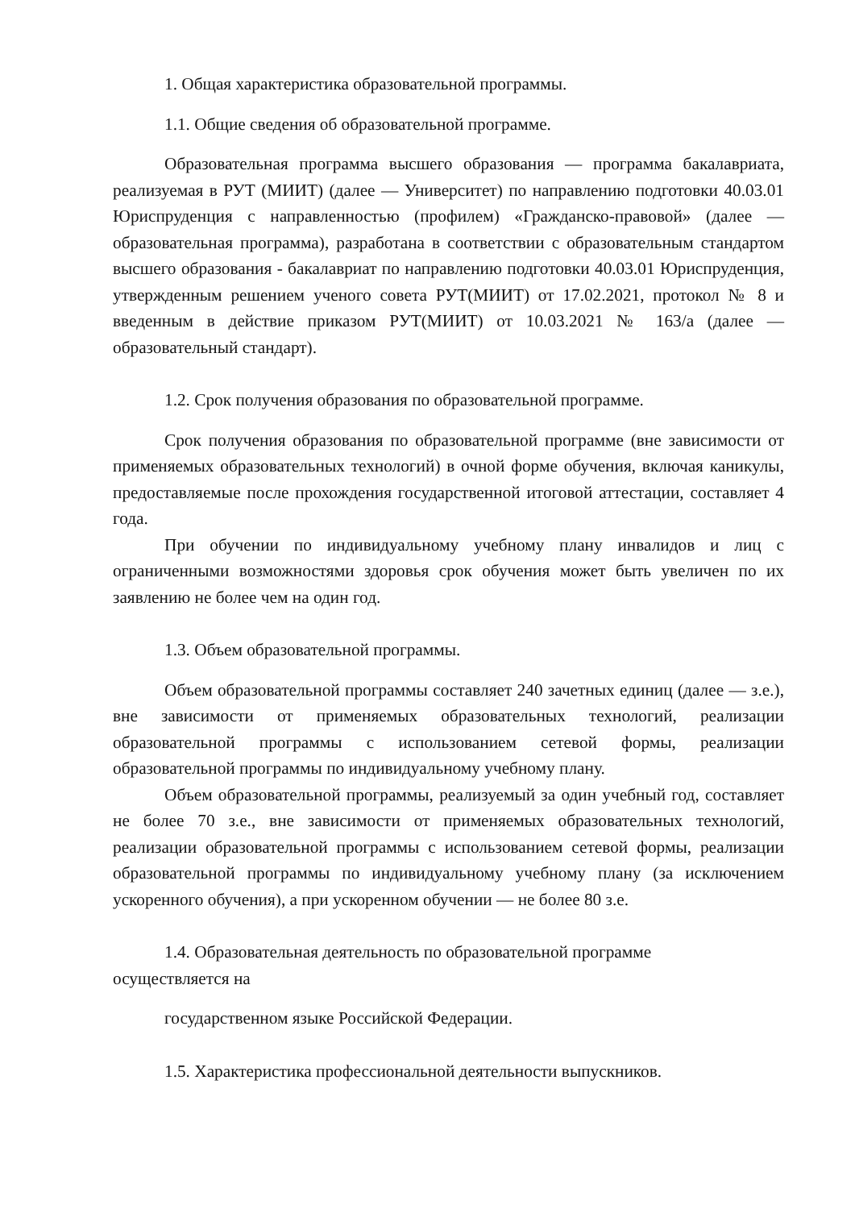1. Общая характеристика образовательной программы.
1.1. Общие сведения об образовательной программе.
Образовательная программа высшего образования — программа бакалавриата, реализуемая в РУТ (МИИТ) (далее — Университет) по направлению подготовки 40.03.01 Юриспруденция с направленностью (профилем) «Гражданско-правовой» (далее — образовательная программа), разработана в соответствии с образовательным стандартом высшего образования - бакалавриат по направлению подготовки 40.03.01 Юриспруденция, утвержденным решением ученого совета РУТ(МИИТ) от 17.02.2021, протокол № 8 и введенным в действие приказом РУТ(МИИТ) от 10.03.2021 № 163/а (далее — образовательный стандарт).
1.2. Срок получения образования по образовательной программе.
Срок получения образования по образовательной программе (вне зависимости от применяемых образовательных технологий) в очной форме обучения, включая каникулы, предоставляемые после прохождения государственной итоговой аттестации, составляет 4 года.
При обучении по индивидуальному учебному плану инвалидов и лиц с ограниченными возможностями здоровья срок обучения может быть увеличен по их заявлению не более чем на один год.
1.3. Объем образовательной программы.
Объем образовательной программы составляет 240 зачетных единиц (далее — з.е.), вне зависимости от применяемых образовательных технологий, реализации образовательной программы с использованием сетевой формы, реализации образовательной программы по индивидуальному учебному плану.
Объем образовательной программы, реализуемый за один учебный год, составляет не более 70 з.е., вне зависимости от применяемых образовательных технологий, реализации образовательной программы с использованием сетевой формы, реализации образовательной программы по индивидуальному учебному плану (за исключением ускоренного обучения), а при ускоренном обучении — не более 80 з.е.
1.4. Образовательная деятельность по образовательной программе
осуществляется на
государственном языке Российской Федерации.
1.5. Характеристика профессиональной деятельности выпускников.